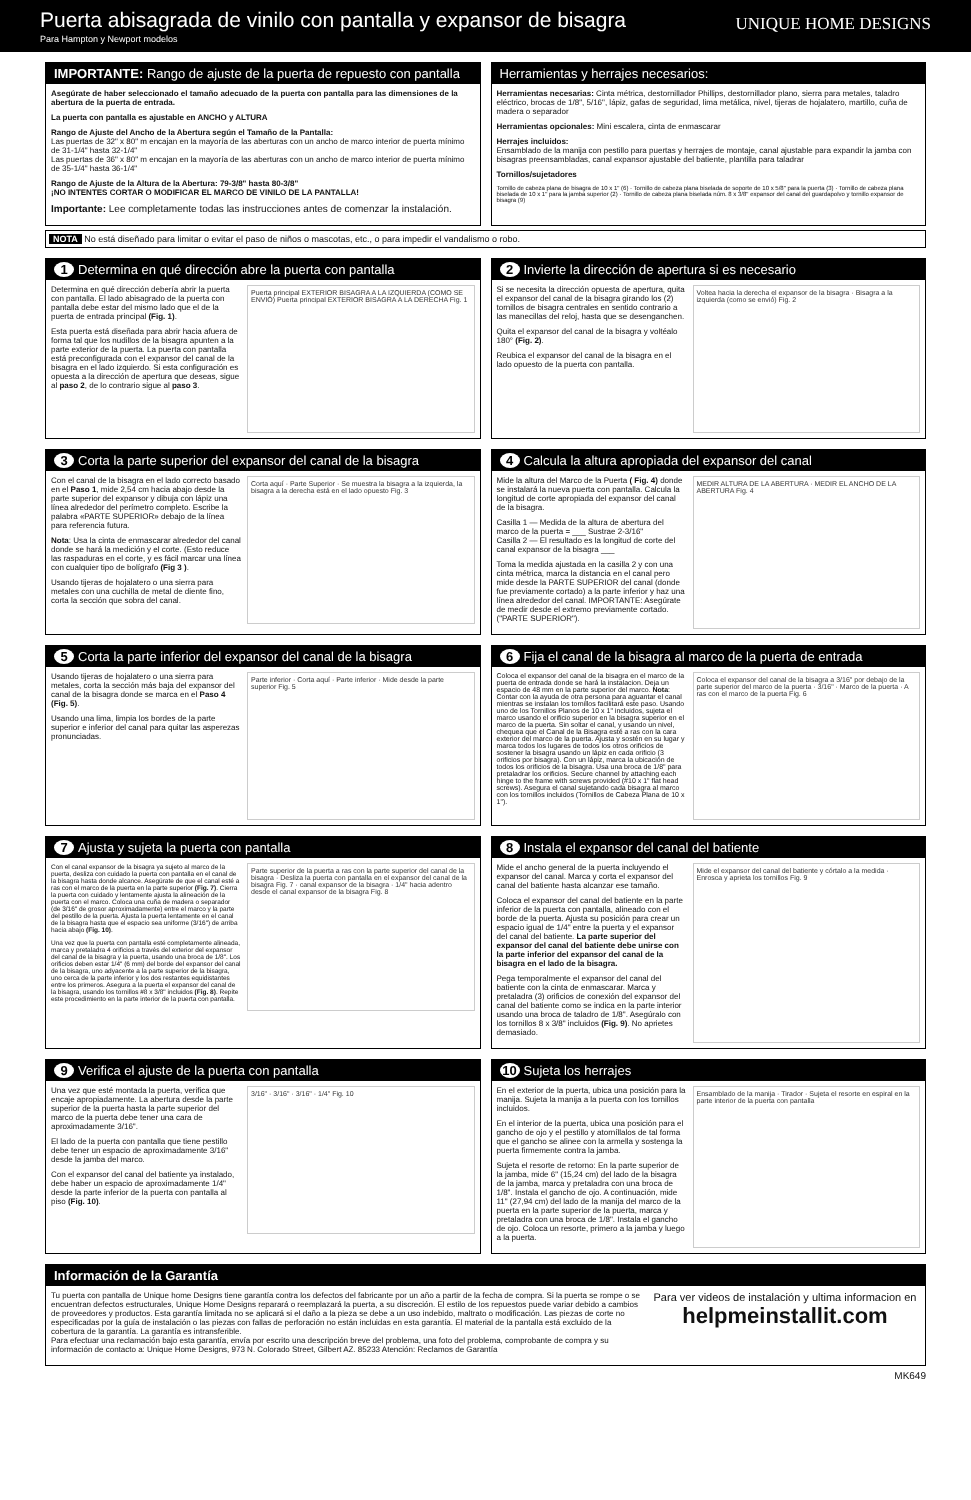Puerta abisagrada de vinilo con pantalla y expansor de bisagra
Para Hampton y Newport modelos
UNIQUE HOME DESIGNS
IMPORTANTE: Rango de ajuste de la puerta de repuesto con pantalla
Asegúrate de haber seleccionado el tamaño adecuado de la puerta con pantalla para las dimensiones de la abertura de la puerta de entrada.
La puerta con pantalla es ajustable en ANCHO y ALTURA
Rango de Ajuste del Ancho de la Abertura según el Tamaño de la Pantalla:
Las puertas de 32" x 80" m encajan en la mayoría de las aberturas con un ancho de marco interior de puerta mínimo de 31-1/4" hasta 32-1/4"
Las puertas de 36" x 80" m encajan en la mayoría de las aberturas con un ancho de marco interior de puerta mínimo de 35-1/4" hasta 36-1/4"
Rango de Ajuste de la Altura de la Abertura: 79-3/8" hasta 80-3/8"
¡NO INTENTES CORTAR O MODIFICAR EL MARCO DE VINILO DE LA PANTALLA!
Importante: Lee completamente todas las instrucciones antes de comenzar la instalación.
Herramientas y herrajes necesarios:
Herramientas necesarias: Cinta métrica, destornillador Phillips, destornillador plano, sierra para metales, taladro eléctrico, brocas de 1/8", 5/16", lápiz, gafas de seguridad, lima metálica, nivel, tijeras de hojalatero, martillo, cuña de madera o separador
Herramientas opcionales: Mini escalera, cinta de enmascarar
Herrajes incluidos:
Ensamblado de la manija con pestillo para puertas y herrajes de montaje, canal ajustable para expandir la jamba con bisagras preensambladas, canal expansor ajustable del batiente, plantilla para taladrar
Tornillos/sujetadores
Tornillo de cabeza plana de bisagra de 10 x 1" (6) · Tornillo de cabeza plana biselada de soporte de 10 x 5/8" para la puerta (3) · Tornillo de cabeza plana biselada de 10 x 1" para la jamba superior (2) · Tornillo de cabeza plana biselada núm. 8 x 3/8" expansor del canal del guardapolvo y tornillo expansor de bisagra (9)
NOTA No está diseñado para limitar o evitar el paso de niños o mascotas, etc., o para impedir el vandalismo o robo.
1 Determina en qué dirección abre la puerta con pantalla
Determina en qué dirección debería abrir la puerta con pantalla. El lado abisagrado de la puerta con pantalla debe estar del mismo lado que el de la puerta de entrada principal (Fig. 1).
Esta puerta está diseñada para abrir hacia afuera de forma tal que los nudillos de la bisagra apunten a la parte exterior de la puerta. La puerta con pantalla está preconfigurada con el expansor del canal de la bisagra en el lado izquierdo. Si esta configuración es opuesta a la dirección de apertura que deseas, sigue al paso 2, de lo contrario sigue al paso 3.
Puerta principal EXTERIOR BISAGRA A LA IZQUIERDA (COMO SE ENVIÓ) Puerta principal EXTERIOR BISAGRA A LA DERECHA Fig. 1
2 Invierte la dirección de apertura si es necesario
Si se necesita la dirección opuesta de apertura, quita el expansor del canal de la bisagra girando los (2) tornillos de bisagra centrales en sentido contrario a las manecillas del reloj, hasta que se desenganchen.
Quita el expansor del canal de la bisagra y voltéalo 180° (Fig. 2).
Reubica el expansor del canal de la bisagra en el lado opuesto de la puerta con pantalla.
Voltea hacia la derecha el expansor de la bisagra · Bisagra a la izquierda (como se envió) Fig. 2
3 Corta la parte superior del expansor del canal de la bisagra
Con el canal de la bisagra en el lado correcto basado en el Paso 1, mide 2,54 cm hacia abajo desde la parte superior del expansor y dibuja con lápiz una línea alrededor del perímetro completo. Escribe la palabra «PARTE SUPERIOR» debajo de la línea para referencia futura.
Nota: Usa la cinta de enmascarar alrededor del canal donde se hará la medición y el corte. (Esto reduce las raspaduras en el corte, y es fácil marcar una línea con cualquier tipo de bolígrafo (Fig 3 ).
Usando tijeras de hojalatero o una sierra para metales con una cuchilla de metal de diente fino, corta la sección que sobra del canal.
Corta aquí · Parte Superior · Se muestra la bisagra a la izquierda, la bisagra a la derecha está en el lado opuesto Fig. 3
4 Calcula la altura apropiada del expansor del canal
Mide la altura del Marco de la Puerta ( Fig. 4) donde se instalará la nueva puerta con pantalla. Calcula la longitud de corte apropiada del expansor del canal de la bisagra.
Casilla 1 — Medida de la altura de abertura del marco de la puerta = ___ Sustrae 2-3/16"
Casilla 2 — El resultado es la longitud de corte del canal expansor de la bisagra ___
Toma la medida ajustada en la casilla 2 y con una cinta métrica, marca la distancia en el canal pero mide desde la PARTE SUPERIOR del canal (donde fue previamente cortado) a la parte inferior y haz una línea alrededor del canal. IMPORTANTE: Asegúrate de medir desde el extremo previamente cortado. ("PARTE SUPERIOR").
MEDIR ALTURA DE LA ABERTURA · MEDIR EL ANCHO DE LA ABERTURA Fig. 4
5 Corta la parte inferior del expansor del canal de la bisagra
Usando tijeras de hojalatero o una sierra para metales, corta la sección más baja del expansor del canal de la bisagra donde se marca en el Paso 4 (Fig. 5).
Usando una lima, limpia los bordes de la parte superior e inferior del canal para quitar las asperezas pronunciadas.
Parte inferior · Corta aquí · Parte inferior · Mide desde la parte superior Fig. 5
6 Fija el canal de la bisagra al marco de la puerta de entrada
Coloca el expansor del canal de la bisagra en el marco de la puerta de entrada donde se hará la instalacion. Deja un espacio de 48 mm en la parte superior del marco. Nota: Contar con la ayuda de otra persona para aguantar el canal mientras se instalan los tornillos facilitará este paso. Usando uno de los Tornillos Planos de 10 x 1" incluidos, sujeta el marco usando el orificio superior en la bisagra superior en el marco de la puerta. Sin soltar el canal, y usando un nivel, chequea que el Canal de la Bisagra esté a ras con la cara exterior del marco de la puerta. Ajusta y sostén en su lugar y marca todos los lugares de todos los otros orificios de sostener la bisagra usando un lápiz en cada orificio (3 orificios por bisagra). Con un lápiz, marca la ubicación de todos los orificios de la bisagra. Usa una broca de 1/8" para pretaladrar los orificios. Secure channel by attaching each hinge to the frame with screws provided (#10 x 1" flat head screws). Asegura el canal sujetando cada bisagra al marco con los tornillos incluidos (Tornillos de Cabeza Plana de 10 x 1").
Coloca el expansor del canal de la bisagra a 3/16" por debajo de la parte superior del marco de la puerta · 3/16" · Marco de la puerta · A ras con el marco de la puerta Fig. 6
7 Ajusta y sujeta la puerta con pantalla
Con el canal expansor de la bisagra ya sujeto al marco de la puerta, desliza con cuidado la puerta con pantalla en el canal de la bisagra hasta donde alcance. Asegúrate de que el canal esté a ras con el marco de la puerta en la parte superior (Fig. 7). Cierra la puerta con cuidado y lentamente ajusta la alineación de la puerta con el marco. Coloca una cuña de madera o separador (de 3/16" de grosor aproximadamente) entre el marco y la parte del pestillo de la puerta. Ajusta la puerta lentamente en el canal de la bisagra hasta que el espacio sea uniforme (3/16") de arriba hacia abajo (Fig. 10).
Una vez que la puerta con pantalla esté completamente alineada, marca y pretaladra 4 orificios a través del exterior del expansor del canal de la bisagra y la puerta, usando una broca de 1/8". Los orificios deben estar 1/4" (6 mm) del borde del expansor del canal de la bisagra, uno adyacente a la parte superior de la bisagra, uno cerca de la parte inferior y los dos restantes equidistantes entre los primeros. Asegura a la puerta el expansor del canal de la bisagra, usando los tornillos #8 x 3/8" incluidos (Fig. 8). Repite este procedimiento en la parte interior de la puerta con pantalla.
Parte superior de la puerta a ras con la parte superior del canal de la bisagra · Desliza la puerta con pantalla en el expansor del canal de la bisagra Fig. 7 · canal expansor de la bisagra · 1/4" hacia adentro desde el canal expansor de la bisagra Fig. 8
8 Instala el expansor del canal del batiente
Mide el ancho general de la puerta incluyendo el expansor del canal. Marca y corta el expansor del canal del batiente hasta alcanzar ese tamaño.
Coloca el expansor del canal del batiente en la parte inferior de la puerta con pantalla, alineado con el borde de la puerta. Ajusta su posición para crear un espacio igual de 1/4" entre la puerta y el expansor del canal del batiente. La parte superior del expansor del canal del batiente debe unirse con la parte inferior del expansor del canal de la bisagra en el lado de la bisagra.
Pega temporalmente el expansor del canal del batiente con la cinta de enmascarar. Marca y pretaladra (3) orificios de conexión del expansor del canal del batiente como se indica en la parte interior usando una broca de taladro de 1/8". Asegúralo con los tornillos 8 x 3/8" incluidos (Fig. 9). No aprietes demasiado.
Mide el expansor del canal del batiente y córtalo a la medida · Enrosca y aprieta los tornillos Fig. 9
9 Verifica el ajuste de la puerta con pantalla
Una vez que esté montada la puerta, verifica que encaje apropiadamente. La abertura desde la parte superior de la puerta hasta la parte superior del marco de la puerta debe tener una cara de aproximadamente 3/16".
El lado de la puerta con pantalla que tiene pestillo debe tener un espacio de aproximadamente 3/16" desde la jamba del marco.
Con el expansor del canal del batiente ya instalado, debe haber un espacio de aproximadamente 1/4" desde la parte inferior de la puerta con pantalla al piso (Fig. 10).
3/16" · 3/16" · 3/16" · 1/4" Fig. 10
10 Sujeta los herrajes
En el exterior de la puerta, ubica una posición para la manija. Sujeta la manija a la puerta con los tornillos incluidos.
En el interior de la puerta, ubica una posición para el gancho de ojo y el pestillo y atorníllalos de tal forma que el gancho se alinee con la armella y sostenga la puerta firmemente contra la jamba.
Sujeta el resorte de retorno: En la parte superior de la jamba, mide 6" (15,24 cm) del lado de la bisagra de la jamba, marca y pretaladra con una broca de 1/8". Instala el gancho de ojo. A continuación, mide 11" (27,94 cm) del lado de la manija del marco de la puerta en la parte superior de la puerta, marca y pretaladra con una broca de 1/8". Instala el gancho de ojo. Coloca un resorte, primero a la jamba y luego a la puerta.
Ensamblado de la manija · Tirador · Sujeta el resorte en espiral en la parte interior de la puerta con pantalla
Información de la Garantía
Tu puerta con pantalla de Unique home Designs tiene garantía contra los defectos del fabricante por un año a partir de la fecha de compra. Si la puerta se rompe o se encuentran defectos estructurales, Unique Home Designs reparará o reemplazará la puerta, a su discreción. El estilo de los repuestos puede variar debido a cambios de proveedores y productos. Esta garantía limitada no se aplicará si el daño a la pieza se debe a un uso indebido, maltrato o modificación. Las piezas de corte no especificadas por la guía de instalación o las piezas con fallas de perforación no están incluidas en esta garantía. El material de la pantalla está excluido de la cobertura de la garantía. La garantía es intransferible.
Para efectuar una reclamación bajo esta garantía, envía por escrito una descripción breve del problema, una foto del problema, comprobante de compra y su información de contacto a: Unique Home Designs, 973 N. Colorado Street, Gilbert AZ. 85233 Atención: Reclamos de Garantía
Para ver videos de instalación y ultima informacion en
helpmeinstallit.com
MK649